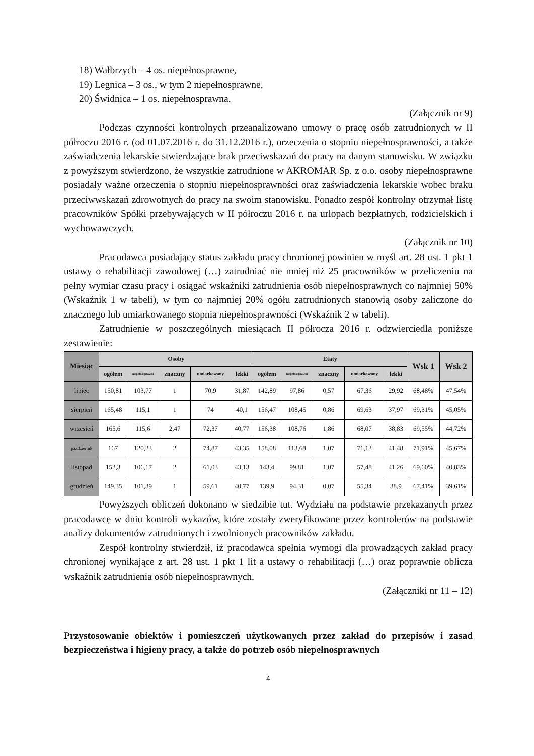18) Wałbrzych – 4 os. niepełnosprawne,
19) Legnica – 3 os., w tym 2 niepełnosprawne,
20) Świdnica – 1 os. niepełnosprawna.
(Załącznik nr 9)
Podczas czynności kontrolnych przeanalizowano umowy o pracę osób zatrudnionych w II półroczu 2016 r. (od 01.07.2016 r. do 31.12.2016 r.), orzeczenia o stopniu niepełnosprawności, a także zaświadczenia lekarskie stwierdzające brak przeciwskazań do pracy na danym stanowisku. W związku z powyższym stwierdzono, że wszystkie zatrudnione w AKROMAR Sp. z o.o. osoby niepełnosprawne posiadały ważne orzeczenia o stopniu niepełnosprawności oraz zaświadczenia lekarskie wobec braku przeciwwskazań zdrowotnych do pracy na swoim stanowisku. Ponadto zespół kontrolny otrzymał listę pracowników Spółki przebywających w II półroczu 2016 r. na urlopach bezpłatnych, rodzicielskich i wychowawczych.
(Załącznik nr 10)
Pracodawca posiadający status zakładu pracy chronionej powinien w myśl art. 28 ust. 1 pkt 1 ustawy o rehabilitacji zawodowej (…) zatrudniać nie mniej niż 25 pracowników w przeliczeniu na pełny wymiar czasu pracy i osiągać wskaźniki zatrudnienia osób niepełnosprawnych co najmniej 50% (Wskaźnik 1 w tabeli), w tym co najmniej 20% ogółu zatrudnionych stanowią osoby zaliczone do znacznego lub umiarkowanego stopnia niepełnosprawności (Wskaźnik 2 w tabeli).
Zatrudnienie w poszczególnych miesiącach II półrocza 2016 r. odzwierciedla poniższe zestawienie:
| Miesiąc | Osoby | | | | | Etaty | | | | | Wsk 1 | Wsk 2 |
| --- | --- | --- | --- | --- | --- | --- | --- | --- | --- | --- | --- | --- |
| | ogółem | niepełnosprawni | znaczny | umiarkowany | lekki | ogółem | niepełnosprawni | znaczny | umiarkowany | lekki | | |
| lipiec | 150,81 | 103,77 | 1 | 70,9 | 31,87 | 142,89 | 97,86 | 0,57 | 67,36 | 29,92 | 68,48% | 47,54% |
| sierpień | 165,48 | 115,1 | 1 | 74 | 40,1 | 156,47 | 108,45 | 0,86 | 69,63 | 37,97 | 69,31% | 45,05% |
| wrzesień | 165,6 | 115,6 | 2,47 | 72,37 | 40,77 | 156,38 | 108,76 | 1,86 | 68,07 | 38,83 | 69,55% | 44,72% |
| październik | 167 | 120,23 | 2 | 74,87 | 43,35 | 158,08 | 113,68 | 1,07 | 71,13 | 41,48 | 71,91% | 45,67% |
| listopad | 152,3 | 106,17 | 2 | 61,03 | 43,13 | 143,4 | 99,81 | 1,07 | 57,48 | 41,26 | 69,60% | 40,83% |
| grudzień | 149,35 | 101,39 | 1 | 59,61 | 40,77 | 139,9 | 94,31 | 0,07 | 55,34 | 38,9 | 67,41% | 39,61% |
Powyższych obliczeń dokonano w siedzibie tut. Wydziału na podstawie przekazanych przez pracodawcę w dniu kontroli wykazów, które zostały zweryfikowane przez kontrolerów na podstawie analizy dokumentów zatrudnionych i zwolnionych pracowników zakładu.
Zespół kontrolny stwierdził, iż pracodawca spełnia wymogi dla prowadzących zakład pracy chronionej wynikające z art. 28 ust. 1 pkt 1 lit a ustawy o rehabilitacji (…) oraz poprawnie oblicza wskaźnik zatrudnienia osób niepełnosprawnych.
(Załączniki nr 11 – 12)
Przystosowanie obiektów i pomieszczeń użytkowanych przez zakład do przepisów i zasad bezpieczeństwa i higieny pracy, a także do potrzeb osób niepełnosprawnych
4